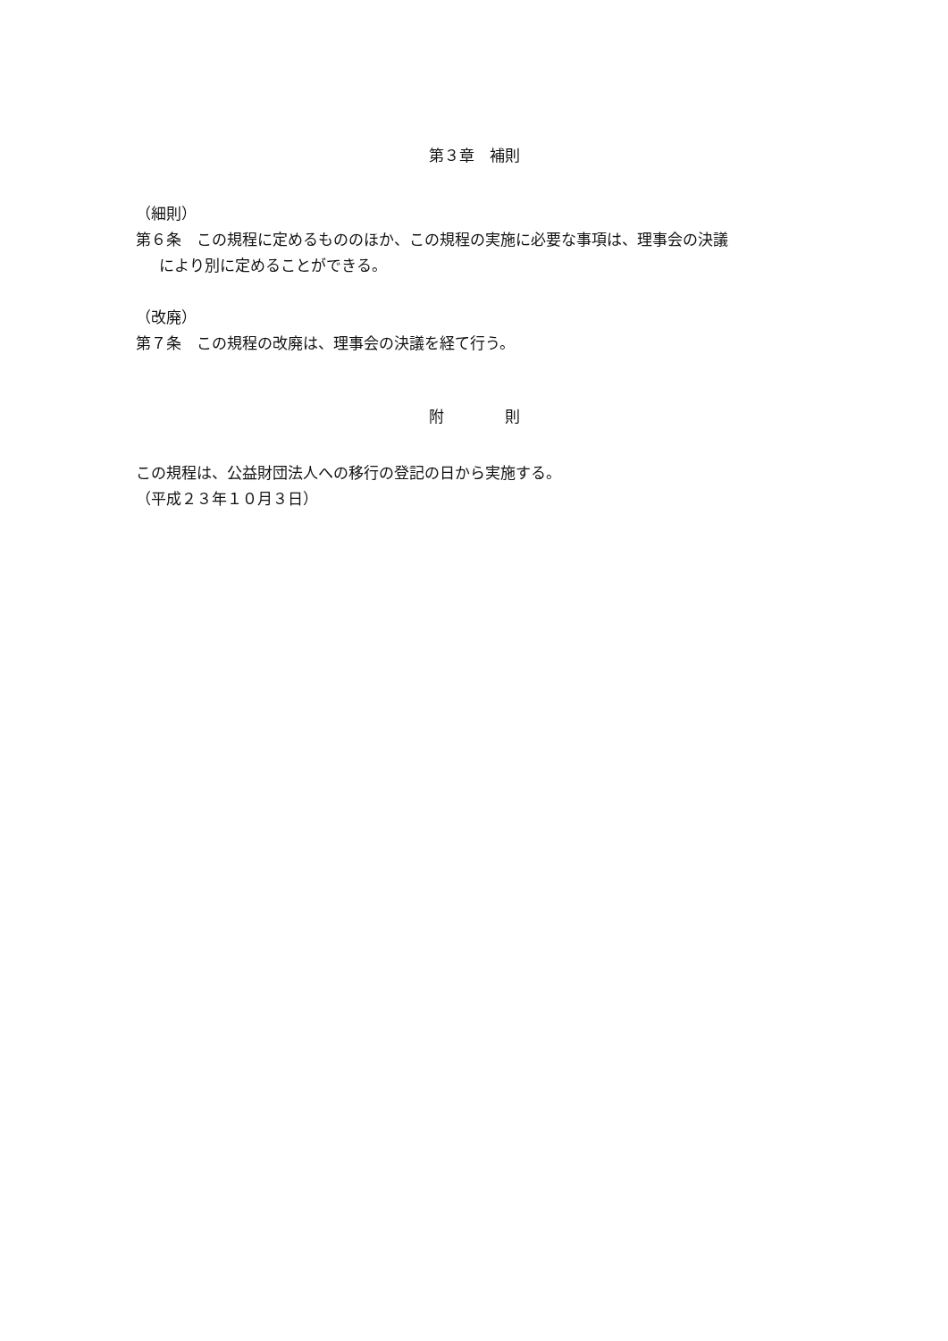第３章　補則
（細則）
第６条　この規程に定めるもののほか、この規程の実施に必要な事項は、理事会の決議
により別に定めることができる。
（改廃）
第７条　この規程の改廃は、理事会の決議を経て行う。
附　　　　則
この規程は、公益財団法人への移行の登記の日から実施する。
（平成２３年１０月３日）